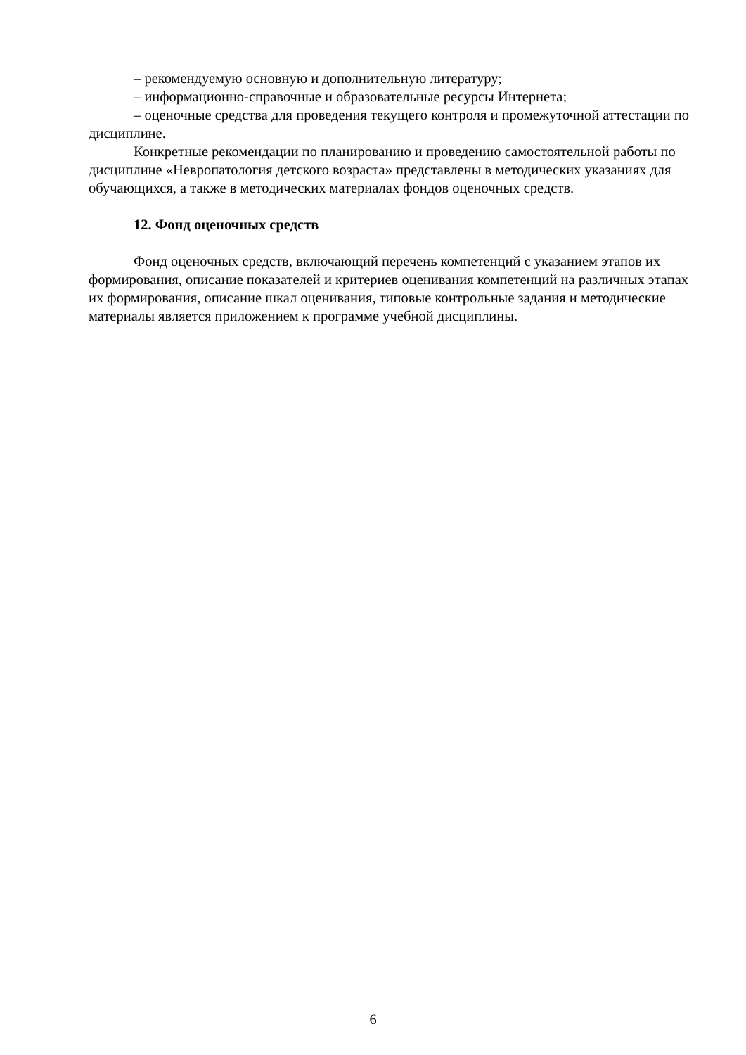– рекомендуемую основную и дополнительную литературу;
– информационно-справочные и образовательные ресурсы Интернета;
– оценочные средства для проведения текущего контроля и промежуточной аттестации по дисциплине.
Конкретные рекомендации по планированию и проведению самостоятельной работы по дисциплине «Невропатология детского возраста» представлены в методических указаниях для обучающихся, а также в методических материалах фондов оценочных средств.
12. Фонд оценочных средств
Фонд оценочных средств, включающий перечень компетенций с указанием этапов их формирования, описание показателей и критериев оценивания компетенций на различных этапах их формирования, описание шкал оценивания, типовые контрольные задания и методические материалы является приложением к программе учебной дисциплины.
6